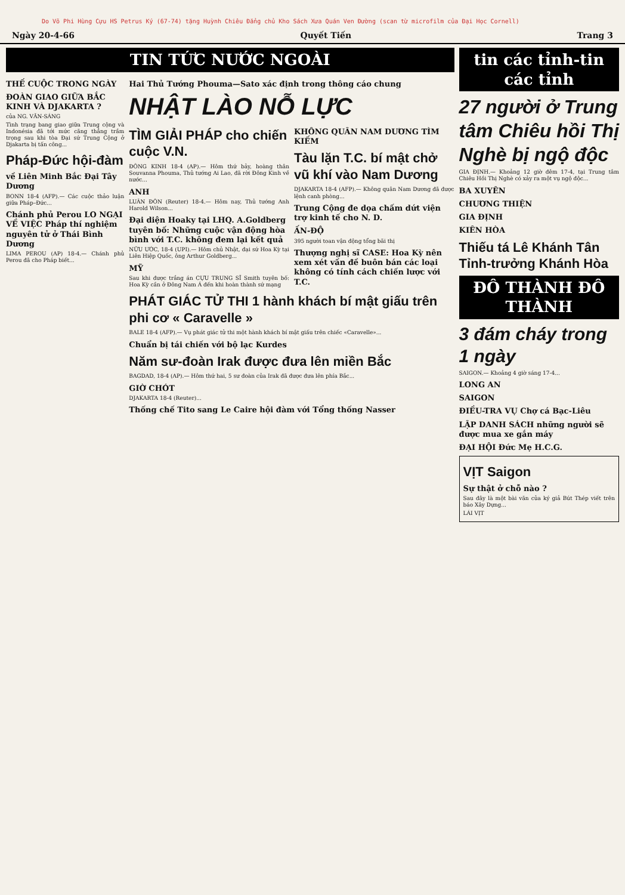Do Võ Phi Hùng Cựu HS Petrus Ký (67-74) tặng Huỳnh Chiêu Đẳng chủ Kho Sách Xưa Quán Ven Đường (scan từ microfilm của Đại Học Cornell)
Ngày 20-4-66 Quyết Tiến Trang 3
TIN TỨC NƯỚC NGOÀI
THẾ CUỘC TRONG NGÀY
ĐOÀN GIAO GIỮA BẮC KINH VÀ DJAKARTA ?
của NG. VĂN-SÁNG
Tình trạng bang giao giữa Trung cộng và Indonésia đã tới mức căng thẳng trầm trọng sau khi tòa Đại sứ Trung Cộng ở Djakarta bị tấn công...
Pháp-Đức hội-đàm
về Liên Minh Bắc Đại Tây Dương
BONN 18-4 (AFP).— Các cuộc thảo luận giữa Pháp–Đức...
Chánh phủ Perou LO NGẠI VỀ VIỆC Pháp thí nghiệm nguyên tử ở Thái Bình Dương
LIMA PEROU (AP) 18-4.— Chánh phủ Perou đã cho Pháp biết...
Hai Thủ Tướng Phouma—Sato xác định trong thông cáo chung
NHẬT LÀO NỖ LỰC
TÌM GIẢI PHÁP cho chiến cuộc V.N.
ĐÔNG KINH 18-4 (AP).— Hôm thứ bảy, hoàng thân Souvanna Phouma, Thủ tướng Ai Lao, đã rời Đông Kinh về nước...
ANH
LUÂN ĐÔN (Reuter) 18-4.— Hôm nay, Thủ tướng Anh Harold Wilson...
Đại diện Hoaky tại LHQ. A.Goldberg tuyên bố: Những cuộc vận động hòa bình với T.C. không đem lại kết quả
NỮU ƯỚC, 18-4 (UPI).— Hôm chủ Nhật, đại sứ Hoa Kỳ tại Liên Hiệp Quốc, ông Arthur Goldberg...
MỸ
Sau khi được trắng án CỰU TRUNG SĨ Smith tuyên bố: Hoa Kỳ cần ở Đông Nam Á đến khi hoàn thành sứ mạng
KHÔNG QUÂN NAM DƯƠNG TÌM KIẾM
Tàu lặn T.C. bí mật chở vũ khí vào Nam Dương
DJAKARTA 18-4 (AFP).— Không quân Nam Dương đã được lệnh canh phòng...
Trung Cộng đe dọa chấm dứt viện trợ kinh tế cho N. D.
ẤN-ĐỘ
395 người toan vận động tổng bãi thị
Thượng nghị sĩ CASE: Hoa Kỳ nên xem xét vấn đề buôn bán các loại không có tính cách chiến lược với T.C.
PHÁT GIÁC TỬ THI 1 hành khách bí mật giấu trên phi cơ « Caravelle »
BALE 18-4 (AFP).— Vụ phát giác tử thi một hành khách bí mật giấu trên chiếc «Caravelle»...
Chuẩn bị tái chiến với bộ lạc Kurdes
Năm sư-đoàn Irak được đưa lên miền Bắc
BAGDAD, 18-4 (AP).— Hôm thứ hai, 5 sư đoàn của Irak đã được đưa lên phía Bắc...
GIỜ CHÓT
DJAKARTA 18-4 (Reuter)...
Thống chế Tito sang Le Caire hội đàm với Tổng thống Nasser
tin các tỉnh-tin các tỉnh
27 người ở Trung tâm Chiêu hồi Thị Nghè bị ngộ độc
GIA ĐỊNH.— Khoảng 12 giờ đêm 17-4, tại Trung tâm Chiêu Hồi Thị Nghè có xảy ra một vụ ngộ độc...
BA XUYÊN
CHƯƠNG THIỆN
GIA ĐỊNH
KIÊN HÒA
Thiếu tá Lê Khánh Tân Tỉnh-trưởng Khánh Hòa
ĐÔ THÀNH ĐÔ THÀNH
3 đám cháy trong 1 ngày
SAIGON.— Khoảng 4 giờ sáng 17-4...
LONG AN
SAIGON
ĐIỀU-TRA VỤ Chợ cá Bạc-Liêu
LẬP DANH SÁCH những người sẽ được mua xe gắn máy
ĐẠI HỘI Đức Mẹ H.C.G.
VỊT Saigon
Sự thật ở chỗ nào ?
Sau đây là một bài văn của ký giả Bút Thép viết trên báo Xây Dựng...
LÁI VỊT